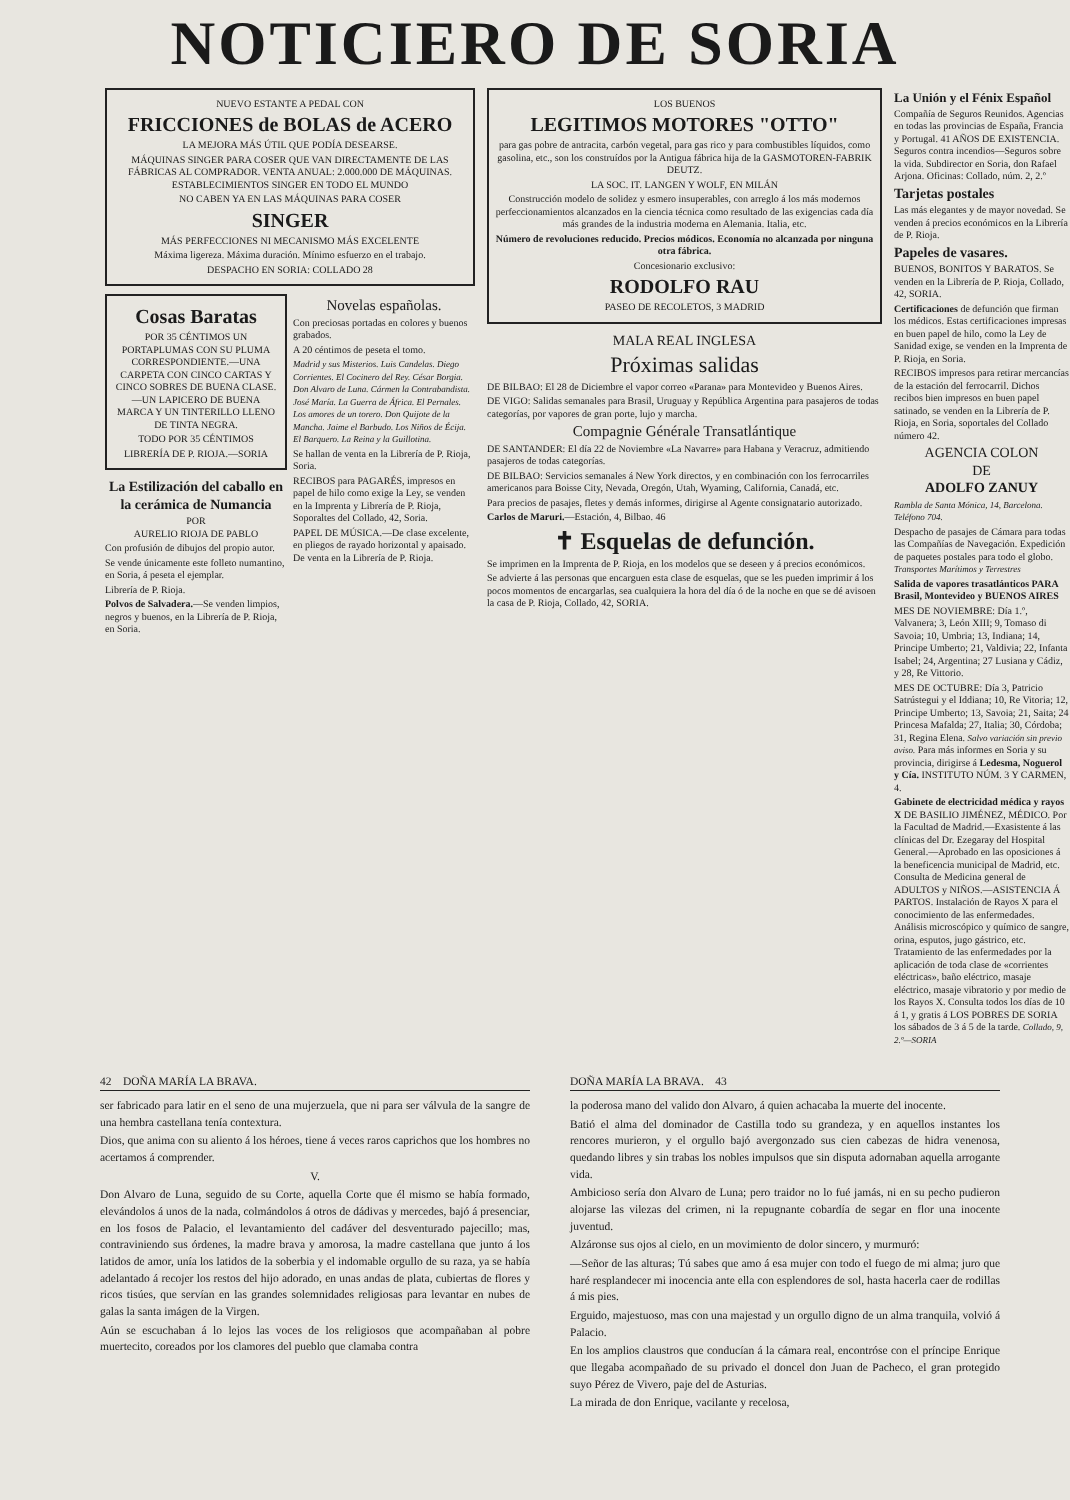NOTICIERO DE SORIA
NUEVO ESTANTE A PEDAL CON
FRICCIONES de BOLAS de ACERO
LA MEJORA MÁS ÚTIL QUE PODÍA DESEARSE.
MÁQUINAS SINGER PARA COSER QUE VAN DIRECTAMENTE DE LAS FÁBRICAS AL COMPRADOR. VENTA ANUAL: 2.000.000 DE MÁQUINAS. ESTABLECIMIENTOS SINGER EN TODO EL MUNDO
NO CABEN YA EN LAS MÁQUINAS PARA COSER
SINGER
MÁS PERFECCIONES NI MECANISMO MÁS EXCELENTE
Máxima ligereza. Máxima duración. Mínimo esfuerzo en el trabajo.
DESPACHO EN SORIA: COLLADO 28
Cosas Baratas
POR 35 CÉNTIMOS UN PORTAPLUMAS CON SU PLUMA CORRESPONDIENTE.—UNA CARPETA CON CINCO CARTAS Y CINCO SOBRES DE BUENA CLASE.—UN LAPICERO DE BUENA MARCA Y UN TINTERILLO LLENO DE TINTA NEGRA.
TODO POR 35 CÉNTIMOS
LIBRERÍA DE P. RIOJA.—SORIA
La Estilización del caballo en la cerámica de Numancia
POR
AURELIO RIOJA DE PABLO
Con profusión de dibujos del propio autor.
Se vende únicamente este folleto numantino, en Soria, á peseta el ejemplar.
Librería de P. Rioja.
Polvos de Salvadera.—Se venden limpios, negros y buenos, en la Librería de P. Rioja, en Soria.
Novelas españolas.
Con preciosas portadas en colores y buenos grabados.
A 20 céntimos de peseta el tomo.
Madrid y sus Misterios. Luis Candelas. Diego Corrientes. El Cocinero del Rey. César Borgia. Don Alvaro de Luna. Cármen la Contrabandista. José María. La Guerra de África. El Pernales. Los amores de un torero. Don Quijote de la Mancha. Jaime el Barbudo. Los Niños de Écija. El Barquero. La Reina y la Guillotina.
Se hallan de venta en la Librería de P. Rioja, Soria.
RECIBOS para PAGARÉS, impresos en papel de hilo como exige la Ley, se venden en la Imprenta y Librería de P. Rioja, Soporaltes del Collado, 42, Soria.
PAPEL DE MÚSICA.—De clase excelente, en pliegos de rayado horizontal y apaisado. De venta en la Librería de P. Rioja.
LOS BUENOS
LEGITIMOS MOTORES "OTTO"
para gas pobre de antracita, carbón vegetal, para gas rico y para combustibles líquidos, como gasolina, etc., son los construídos por la Antigua fábrica hija de la GASMOTOREN-FABRIK DEUTZ.
LA SOC. IT. LANGEN Y WOLF, EN MILÁN
Construcción modelo de solidez y esmero insuperables, con arreglo á los más modernos perfeccionamientos alcanzados en la ciencia técnica como resultado de las exigencias cada día más grandes de la industria moderna en Alemania. Italia, etc.
Número de revoluciones reducido. Precios módicos. Economía no alcanzada por ninguna otra fábrica.
Concesionario exclusivo:
RODOLFO RAU
PASEO DE RECOLETOS, 3 MADRID
MALA REAL INGLESA
Próximas salidas
DE BILBAO: El 28 de Diciembre el vapor correo «Parana» para Montevideo y Buenos Aires.
DE VIGO: Salidas semanales para Brasil, Uruguay y República Argentina para pasajeros de todas categorías, por vapores de gran porte, lujo y marcha.
Compagnie Générale Transatlántique
DE SANTANDER: El día 22 de Noviembre «La Navarre» para Habana y Veracruz, admitiendo pasajeros de todas categorías.
DE BILBAO: Servicios semanales á New York directos, y en combinación con los ferrocarriles americanos para Boisse City, Nevada, Oregón, Utah, Wyaming, California, Canadá, etc.
Para precios de pasajes, fletes y demás informes, dirigirse al Agente consignatario autorizado.
Carlos de Maruri.—Estación, 4, Bilbao. 46
✝ Esquelas de defunción.
Se imprimen en la Imprenta de P. Rioja, en los modelos que se deseen y á precios económicos.
Se advierte á las personas que encarguen esta clase de esquelas, que se les pueden imprimir á los pocos momentos de encargarlas, sea cualquiera la hora del día ó de la noche en que se dé avisoen la casa de P. Rioja, Collado, 42, SORIA.
La Unión y el Fénix Español
Compañía de Seguros Reunidos. Agencias en todas las provincias de España, Francia y Portugal. 41 AÑOS DE EXISTENCIA. Seguros contra incendios—Seguros sobre la vida. Subdirector en Soria, don Rafael Arjona. Oficinas: Collado, núm. 2, 2.º
Tarjetas postales
Las más elegantes y de mayor novedad. Se venden á precios económicos en la Librería de P. Rioja.
Papeles de vasares.
BUENOS, BONITOS Y BARATOS. Se venden en la Librería de P. Rioja, Collado, 42, SORIA.
Certificaciones de defunción que firman los médicos. Estas certificaciones impresas en buen papel de hilo, como la Ley de Sanidad exige, se venden en la Imprenta de P. Rioja, en Soria.
RECIBOS impresos para retirar mercancías de la estación del ferrocarril. Dichos recibos bien impresos en buen papel satinado, se venden en la Librería de P. Rioja, en Soria, soportales del Collado número 42.
AGENCIA COLON
DE
ADOLFO ZANUY
Rambla de Santa Mónica, 14, Barcelona. Teléfono 704.
Despacho de pasajes de Cámara para todas las Compañías de Navegación. Expedición de paquetes postales para todo el globo. Transportes Marítimos y Terrestres
Salida de vapores trasatlánticos PARA Brasil, Montevideo y BUENOS AIRES
MES DE NOVIEMBRE: Día 1.º, Valvanera; 3, León XIII; 9, Tomaso di Savoia; 10, Umbria; 13, Indiana; 14, Principe Umberto; 21, Valdivia; 22, Infanta Isabel; 24, Argentina; 27 Lusiana y Cádiz, y 28, Re Vittorio.
MES DE OCTUBRE: Día 3, Patricio Satrústegui y el Iddiana; 10, Re Vitoria; 12, Principe Umberto; 13, Savoia; 21, Saita; 24 Princesa Mafalda; 27, Italia; 30, Córdoba; 31, Regina Elena. Salvo variación sin previo aviso. Para más informes en Soria y su provincia, dirigirse á Ledesma, Noguerol y Cía. INSTITUTO NÚM. 3 Y CARMEN, 4.
Gabinete de electricidad médica y rayos X DE BASILIO JIMÉNEZ, MÉDICO. Por la Facultad de Madrid.—Exasistente á las clínicas del Dr. Ezegaray del Hospital General.—Aprobado en las oposiciones á la beneficencia municipal de Madrid, etc. Consulta de Medicina general de ADULTOS y NIÑOS.—ASISTENCIA Á PARTOS. Instalación de Rayos X para el conocimiento de las enfermedades. Análisis microscópico y químico de sangre, orina, esputos, jugo gástrico, etc. Tratamiento de las enfermedades por la aplicación de toda clase de «corrientes eléctricas», baño eléctrico, masaje eléctrico, masaje vibratorio y por medio de los Rayos X. Consulta todos los días de 10 á 1, y gratis á LOS POBRES DE SORIA los sábados de 3 á 5 de la tarde. Collado, 9, 2.º—SORIA
42 DOÑA MARÍA LA BRAVA.
ser fabricado para latir en el seno de una mujerzuela, que ni para ser válvula de la sangre de una hembra castellana tenía contextura.
Dios, que anima con su aliento á los héroes, tiene á veces raros caprichos que los hombres no acertamos á comprender.
V.
Don Alvaro de Luna, seguido de su Corte, aquella Corte que él mismo se había formado, elevándolos á unos de la nada, colmándolos á otros de dádivas y mercedes, bajó á presenciar, en los fosos de Palacio, el levantamiento del cadáver del desventurado pajecillo; mas, contraviniendo sus órdenes, la madre brava y amorosa, la madre castellana que junto á los latidos de amor, unía los latidos de la soberbia y el indomable orgullo de su raza, ya se había adelantado á recojer los restos del hijo adorado, en unas andas de plata, cubiertas de flores y ricos tisúes, que servían en las grandes solemnidades religiosas para levantar en nubes de galas la santa imágen de la Virgen.
Aún se escuchaban á lo lejos las voces de los religiosos que acompañaban al pobre muertecito, coreados por los clamores del pueblo que clamaba contra
DOÑA MARÍA LA BRAVA. 43
la poderosa mano del valido don Alvaro, á quien achacaba la muerte del inocente.
Batió el alma del dominador de Castilla todo su grandeza, y en aquellos instantes los rencores murieron, y el orgullo bajó avergonzado sus cien cabezas de hidra venenosa, quedando libres y sin trabas los nobles impulsos que sin disputa adornaban aquella arrogante vida.
Ambicioso sería don Alvaro de Luna; pero traidor no lo fué jamás, ni en su pecho pudieron alojarse las vilezas del crimen, ni la repugnante cobardía de segar en flor una inocente juventud.
Alzáronse sus ojos al cielo, en un movimiento de dolor sincero, y murmuró:
—Señor de las alturas; Tú sabes que amo á esa mujer con todo el fuego de mi alma; juro que haré resplandecer mi inocencia ante ella con esplendores de sol, hasta hacerla caer de rodillas á mis pies.
Erguido, majestuoso, mas con una majestad y un orgullo digno de un alma tranquila, volvió á Palacio.
En los amplios claustros que conducían á la cámara real, encontróse con el príncipe Enrique que llegaba acompañado de su privado el doncel don Juan de Pacheco, el gran protegido suyo Pérez de Vivero, paje del de Asturias.
La mirada de don Enrique, vacilante y recelosa,